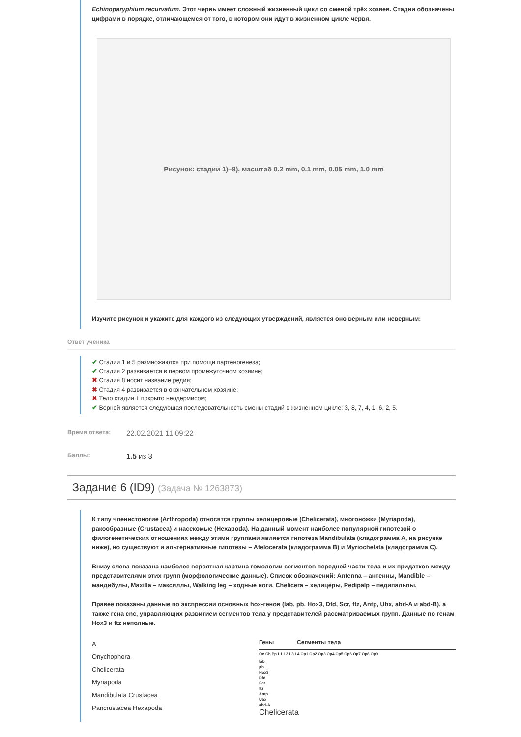Echinoparyphium recurvatum. Этот червь имеет сложный жизненный цикл со сменой трёх хозяев. Стадии обозначены цифрами в порядке, отличающемся от того, в котором они идут в жизненном цикле червя.
Рисунок: стадии 1)–8), масштаб 0.2 mm, 0.1 mm, 0.05 mm, 1.0 mm
Изучите рисунок и укажите для каждого из следующих утверждений, является оно верным или неверным:
Ответ ученика
✔ Стадии 1 и 5 размножаются при помощи партеногенеза;
✔ Стадия 2 развивается в первом промежуточном хозяине;
✖ Стадия 8 носит название редия;
✖ Стадия 4 развивается в окончательном хозяине;
✖ Тело стадии 1 покрыто неодермисом;
✔ Верной является следующая последовательность смены стадий в жизненном цикле: 3, 8, 7, 4, 1, 6, 2, 5.
Время ответа: 22.02.2021 11:09:22
Баллы: 1.5 из 3
Задание 6 (ID9) (Задача № 1263873)
К типу членистоногие (Arthropoda) относятся группы хелицеровые (Chelicerata), многоножки (Myriapoda), ракообразные (Crustacea) и насекомые (Hexapoda). На данный момент наиболее популярной гипотезой о филогенетических отношениях между этими группами является гипотеза Mandibulata (кладограмма A, на рисунке ниже), но существуют и альтернативные гипотезы – Atelocerata (кладограмма B) и Myriochelata (кладограмма C).
Внизу слева показана наиболее вероятная картина гомологии сегментов передней части тела и их придатков между представителями этих групп (морфологические данные). Список обозначений: Antenna – антенны, Mandible – мандибулы, Maxilla – максиллы, Walking leg – ходные ноги, Chelicera – хелицеры, Pedipalp – педипальпы.
Правее показаны данные по экспрессии основных hox-генов (lab, pb, Hox3, Dfd, Scr, ftz, Antp, Ubx, abd-A и abd-B), а также гена cnc, управляющих развитием сегментов тела у представителей рассматриваемых групп. Данные по генам Hox3 и ftz неполные.
A
Onychophora
Chelicerata
Myriapoda
Mandibulata Crustacea
Pancrustacea Hexapoda
Гены Сегменты тела
Oc Ch Pp L1 L2 L3 L4 Op1 Op2 Op3 Op4 Op5 Op6 Op7 Op8 Op9
lab
pb
Hox3
Dfd
Scr
ftz
Antp
Ubx
abd-A
Chelicerata